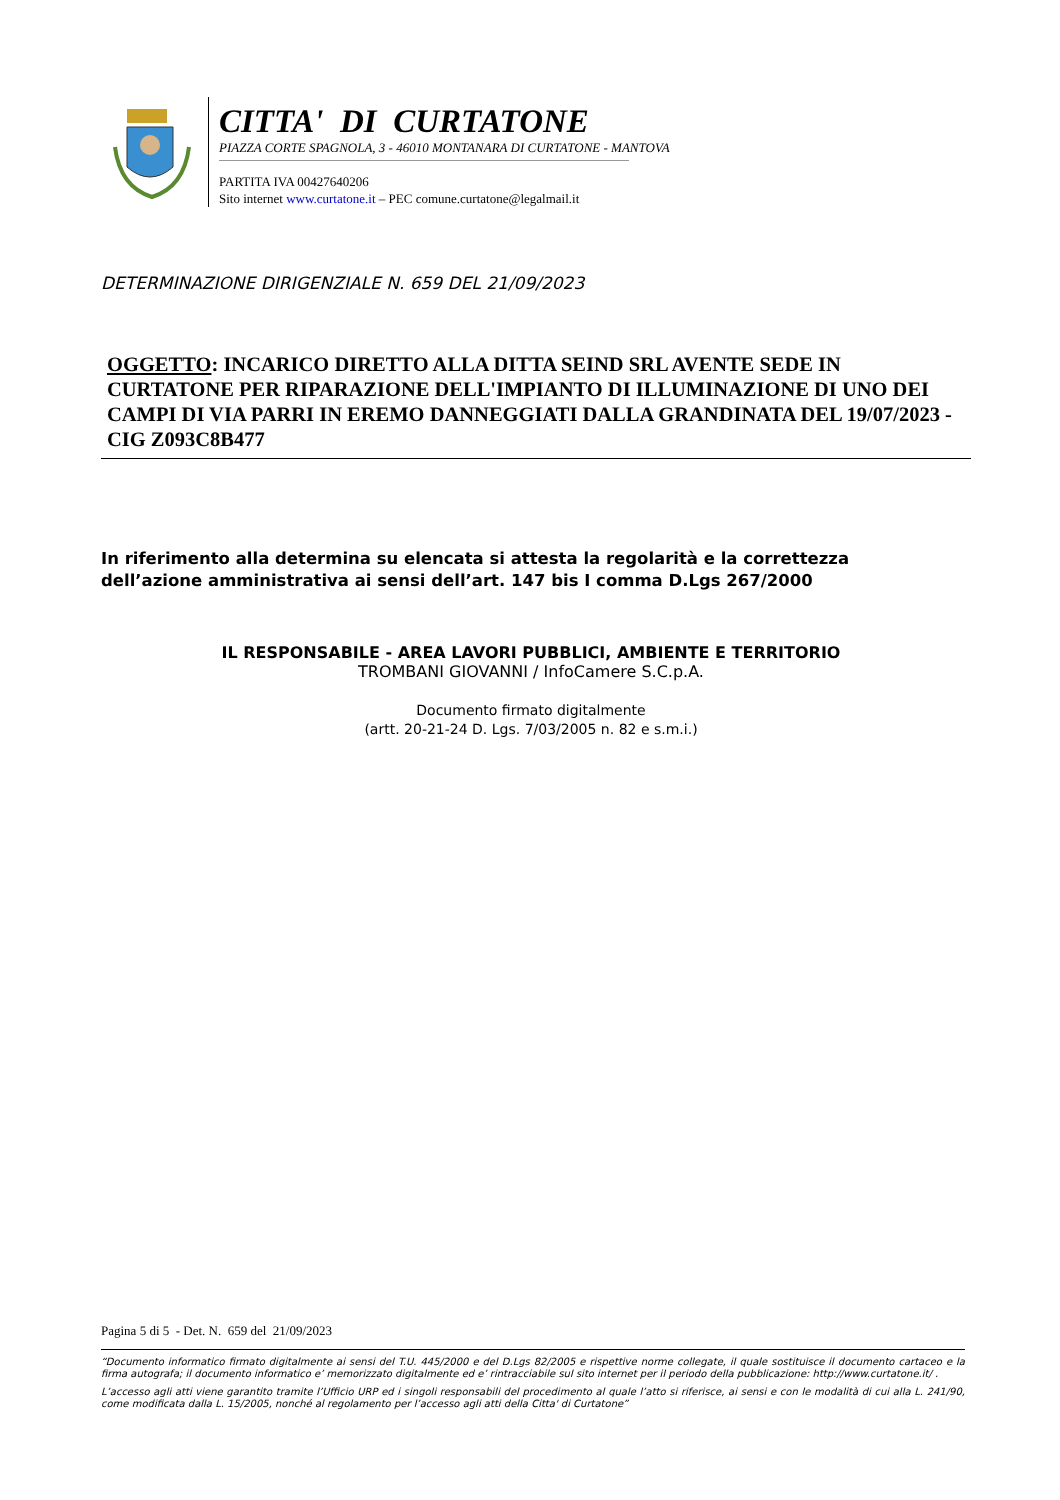CITTA' DI CURTATONE
PIAZZA CORTE SPAGNOLA, 3 - 46010 MONTANARA DI CURTATONE - MANTOVA
PARTITA IVA 00427640206
Sito internet www.curtatone.it – PEC comune.curtatone@legalmail.it
DETERMINAZIONE DIRIGENZIALE N. 659 DEL 21/09/2023
OGGETTO: INCARICO DIRETTO ALLA DITTA SEIND SRL AVENTE SEDE IN CURTATONE PER RIPARAZIONE DELL'IMPIANTO DI ILLUMINAZIONE DI UNO DEI CAMPI DI VIA PARRI IN EREMO DANNEGGIATI DALLA GRANDINATA DEL 19/07/2023 - CIG Z093C8B477
In riferimento alla determina su elencata si attesta la regolarità e la correttezza
dell’azione amministrativa ai sensi dell’art. 147 bis I comma D.Lgs 267/2000
IL RESPONSABILE - AREA LAVORI PUBBLICI, AMBIENTE E TERRITORIO
TROMBANI GIOVANNI / InfoCamere S.C.p.A.
Documento firmato digitalmente
(artt. 20-21-24 D. Lgs. 7/03/2005 n. 82 e s.m.i.)
Pagina 5 di 5 - Det. N. 659 del 21/09/2023
“Documento informatico firmato digitalmente ai sensi del T.U. 445/2000 e del D.Lgs 82/2005 e rispettive norme collegate, il quale sostituisce il documento cartaceo e la firma autografa; il documento informatico e’ memorizzato digitalmente ed e’ rintracciabile sul sito internet per il periodo della pubblicazione: http://www.curtatone.it/ .
L’accesso agli atti viene garantito tramite l’Ufficio URP ed i singoli responsabili del procedimento al quale l’atto si riferisce, ai sensi e con le modalità di cui alla L. 241/90, come modificata dalla L. 15/2005, nonché al regolamento per l’accesso agli atti della Citta' di Curtatone”